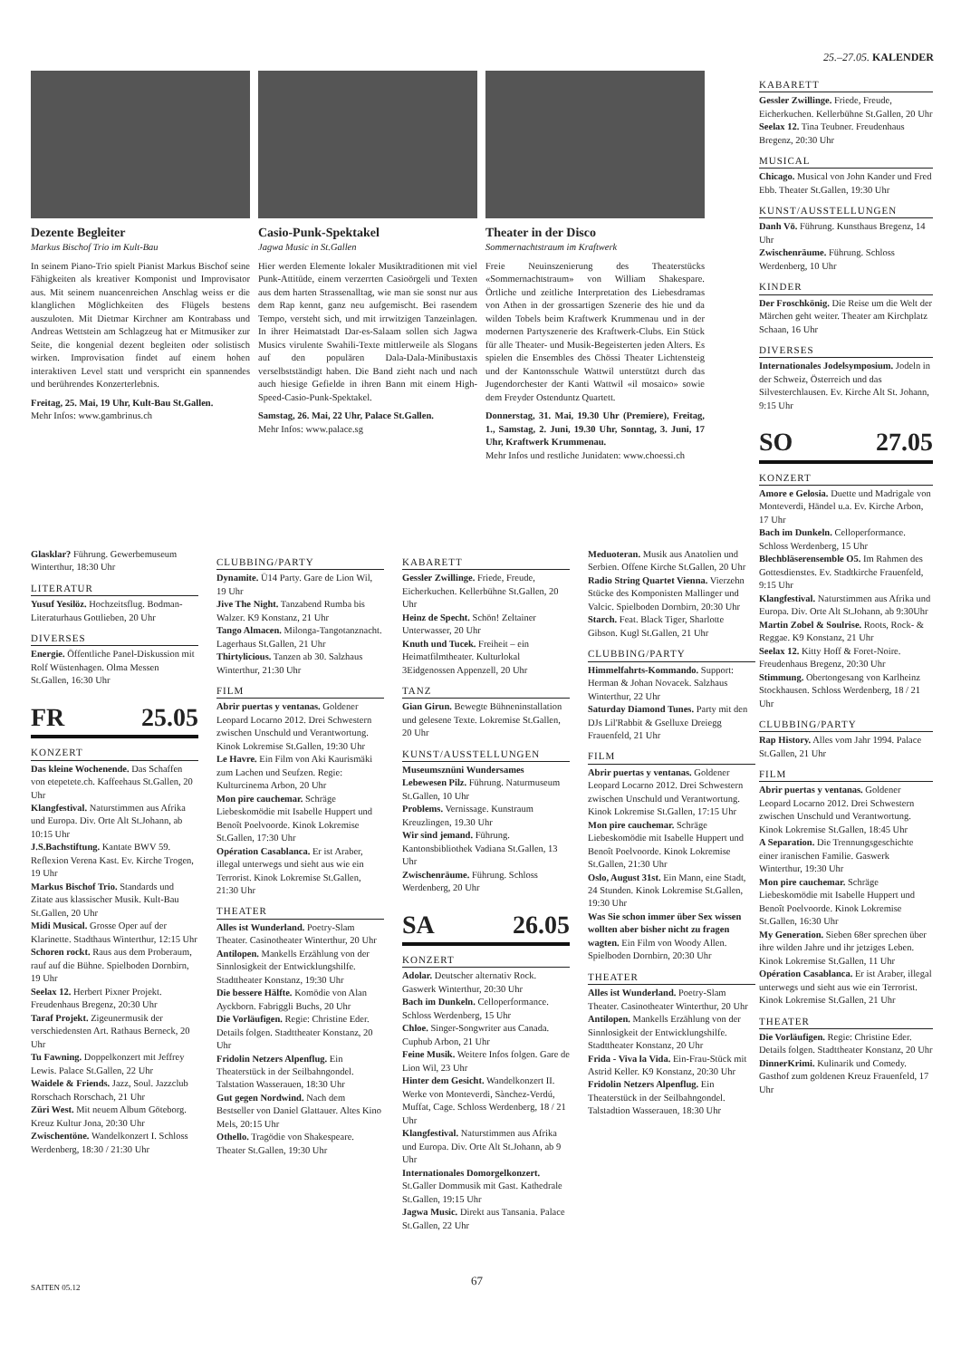25.–27.05. KALENDER
Dezente Begleiter
Markus Bischof Trio im Kult-Bau
In seinem Piano-Trio spielt Pianist Markus Bischof seine Fähigkeiten als kreativer Komponist und Improvisator aus. Mit seinem nuancenreichen Anschlag weiss er die klanglichen Möglichkeiten des Flügels bestens auszuloten. Mit Dietmar Kirchner am Kontrabass und Andreas Wettstein am Schlagzeug hat er Mitmusiker zur Seite, die kongenial dezent begleiten oder solistisch wirken. Improvisation findet auf einem hohen interaktiven Level statt und verspricht ein spannendes und berührendes Konzerterlebnis.
Freitag, 25. Mai, 19 Uhr, Kult-Bau St.Gallen.
Mehr Infos: www.gambrinus.ch
Casio-Punk-Spektakel
Jagwa Music in St.Gallen
Hier werden Elemente lokaler Musiktraditionen mit viel Punk-Attitüde, einem verzerrten Casioörgeli und Texten aus dem harten Strassenalltag, wie man sie sonst nur aus dem Rap kennt, ganz neu aufgemischt. Bei rasendem Tempo, versteht sich, und mit irrwitzigen Tanzeinlagen. In ihrer Heimatstadt Dar-es-Salaam sollen sich Jagwa Musics virulente Swahili-Texte mittlerweile als Slogans auf den populären Dala-Dala-Minibustaxis verselbstständigt haben. Die Band zieht nach und nach auch hiesige Gefielde in ihren Bann mit einem High-Speed-Casio-Punk-Spektakel.
Samstag, 26. Mai, 22 Uhr, Palace St.Gallen.
Mehr Infos: www.palace.sg
Theater in der Disco
Sommernachtstraum im Kraftwerk
Freie Neuinszenierung des Theaterstücks «Sommernachtstraum» von William Shakespare. Örtliche und zeitliche Interpretation des Liebesdramas von Athen in der grossartigen Szenerie des hie und da wilden Tobels beim Kraftwerk Krummenau und in der modernen Partyszenerie des Kraftwerk-Clubs. Ein Stück für alle Theater- und Musik-Begeisterten jeden Alters. Es spielen die Ensembles des Chössi Theater Lichtensteig und der Kantonsschule Wattwil unterstützt durch das Jugendorchester der Kanti Wattwil «il mosaico» sowie dem Freyder Ostenduntz Quartett.
Donnerstag, 31. Mai, 19.30 Uhr (Premiere), Freitag, 1., Samstag, 2. Juni, 19.30 Uhr, Sonntag, 3. Juni, 17 Uhr, Kraftwerk Krummenau.
Mehr Infos und restliche Junidaten: www.choessi.ch
KABARETT
Gessler Zwillinge. Friede, Freude, Eicherkuchen. Kellerbühne St.Gallen, 20 Uhr
Seelax 12. Tina Teubner. Freudenhaus Bregenz, 20:30 Uhr
MUSICAL
Chicago. Musical von John Kander und Fred Ebb. Theater St.Gallen, 19:30 Uhr
KUNST/AUSSTELLUNGEN
Danh Vō. Führung. Kunsthaus Bregenz, 14 Uhr
Zwischenräume. Führung. Schloss Werdenberg, 10 Uhr
KINDER
Der Froschkönig. Die Reise um die Welt der Märchen geht weiter. Theater am Kirchplatz Schaan, 16 Uhr
DIVERSES
Internationales Jodelsymposium. Jodeln in der Schweiz, Österreich und das Silvesterchlausen. Ev. Kirche Alt St. Johann, 9:15 Uhr
SO 27.05
KONZERT
Amore e Gelosia. Duette und Madrigale von Monteverdi, Händel u.a. Ev. Kirche Arbon, 17 Uhr
Bach im Dunkeln. Celloperformance. Schloss Werdenberg, 15 Uhr
Blechbläserensemble O5. Im Rahmen des Gottesdienstes. Ev. Stadtkirche Frauenfeld, 9:15 Uhr
Klangfestival. Naturstimmen aus Afrika und Europa. Div. Orte Alt St.Johann, ab 9:30Uhr
Martin Zobel & Soulrise. Roots, Rock- & Reggae. K9 Konstanz, 21 Uhr
Seelax 12. Kitty Hoff & Foret-Noire. Freudenhaus Bregenz, 20:30 Uhr
Stimmung. Obertongesang von Karlheinz Stockhausen. Schloss Werdenberg, 18 / 21 Uhr
CLUBBING/PARTY
Rap History. Alles vom Jahr 1994. Palace St.Gallen, 21 Uhr
FILM
Abrir puertas y ventanas. Goldener Leopard Locarno 2012. Drei Schwestern zwischen Unschuld und Verantwortung. Kinok Lokremise St.Gallen, 18:45 Uhr
A Separation. Die Trennungsgeschichte einer iranischen Familie. Gaswerk Winterthur, 19:30 Uhr
Mon pire cauchemar. Schräge Liebeskomödie mit Isabelle Huppert und Benoît Poelvoorde. Kinok Lokremise St.Gallen, 16:30 Uhr
My Generation. Sieben 68er sprechen über ihre wilden Jahre und ihr jetziges Leben. Kinok Lokremise St.Gallen, 11 Uhr
Opération Casablanca. Er ist Araber, illegal unterwegs und sieht aus wie ein Terrorist. Kinok Lokremise St.Gallen, 21 Uhr
THEATER
Die Vorläufigen. Regie: Christine Eder. Details folgen. Stadttheater Konstanz, 20 Uhr
DinnerKrimi. Kulinarik und Comedy. Gasthof zum goldenen Kreuz Frauenfeld, 17 Uhr
Glasklar? Führung. Gewerbemuseum Winterthur, 18:30 Uhr
LITERATUR
Yusuf Yesilöz. Hochzeitsflug. Bodman-Literaturhaus Gottlieben, 20 Uhr
DIVERSES
Energie. Öffentliche Panel-Diskussion mit Rolf Wüstenhagen. Olma Messen St.Gallen, 16:30 Uhr
FR 25.05
KONZERT
Das kleine Wochenende. Das Schaffen von etepetete.ch. Kaffeehaus St.Gallen, 20 Uhr
Klangfestival. Naturstimmen aus Afrika und Europa. Div. Orte Alt St.Johann, ab 10:15 Uhr
J.S.Bachstiftung. Kantate BWV 59. Reflexion Verena Kast. Ev. Kirche Trogen, 19 Uhr
Markus Bischof Trio. Standards und Zitate aus klassischer Musik. Kult-Bau St.Gallen, 20 Uhr
Midi Musical. Grosse Oper auf der Klarinette. Stadthaus Winterthur, 12:15 Uhr
Schoren rockt. Raus aus dem Proberaum, rauf auf die Bühne. Spielboden Dornbirn, 19 Uhr
Seelax 12. Herbert Pixner Projekt. Freudenhaus Bregenz, 20:30 Uhr
Taraf Projekt. Zigeunermusik der verschiedensten Art. Rathaus Berneck, 20 Uhr
Tu Fawning. Doppelkonzert mit Jeffrey Lewis. Palace St.Gallen, 22 Uhr
Waidele & Friends. Jazz, Soul. Jazzclub Rorschach Rorschach, 21 Uhr
Züri West. Mit neuem Album Göteborg. Kreuz Kultur Jona, 20:30 Uhr
Zwischentöne. Wandelkonzert I. Schloss Werdenberg, 18:30 / 21:30 Uhr
CLUBBING/PARTY
Dynamite. Ü14 Party. Gare de Lion Wil, 19 Uhr
Jive The Night. Tanzabend Rumba bis Walzer. K9 Konstanz, 21 Uhr
Tango Almacen. Milonga-Tangotanznacht. Lagerhaus St.Gallen, 21 Uhr
Thirtylicious. Tanzen ab 30. Salzhaus Winterthur, 21:30 Uhr
FILM
Abrir puertas y ventanas. Goldener Leopard Locarno 2012. Drei Schwestern zwischen Unschuld und Verantwortung. Kinok Lokremise St.Gallen, 19:30 Uhr
Le Havre. Ein Film von Aki Kaurismäki zum Lachen und Seufzen. Regie: Kulturcinema Arbon, 20 Uhr
Mon pire cauchemar. Schräge Liebeskomödie mit Isabelle Huppert und Benoît Poelvoorde. Kinok Lokremise St.Gallen, 17:30 Uhr
Opération Casablanca. Er ist Araber, illegal unterwegs und sieht aus wie ein Terrorist. Kinok Lokremise St.Gallen, 21:30 Uhr
THEATER
Alles ist Wunderland. Poetry-Slam Theater. Casinotheater Winterthur, 20 Uhr
Antilopen. Mankells Erzählung von der Sinnlosigkeit der Entwicklungshilfe. Stadttheater Konstanz, 19:30 Uhr
Die bessere Hälfte. Komödie von Alan Ayckborn. Fabriggli Buchs, 20 Uhr
Die Vorläufigen. Regie: Christine Eder. Details folgen. Stadttheater Konstanz, 20 Uhr
Fridolin Netzers Alpenflug. Ein Theaterstück in der Seilbahngondel. Talstation Wasserauen, 18:30 Uhr
Gut gegen Nordwind. Nach dem Bestseller von Daniel Glattauer. Altes Kino Mels, 20:15 Uhr
Othello. Tragödie von Shakespeare. Theater St.Gallen, 19:30 Uhr
KABARETT
Gessler Zwillinge. Friede, Freude, Eicherkuchen. Kellerbühne St.Gallen, 20 Uhr
Heinz de Specht. Schön! Zeltainer Unterwasser, 20 Uhr
Knuth und Tucek. Freiheit – ein Heimatfilmtheater. Kulturlokal 3Eidgenossen Appenzell, 20 Uhr
TANZ
Gian Girun. Bewegte Bühneninstallation und gelesene Texte. Lokremise St.Gallen, 20 Uhr
KUNST/AUSSTELLUNGEN
Museumsznüni Wundersames Lebewesen Pilz. Führung. Naturmuseum St.Gallen, 10 Uhr
Problems. Vernissage. Kunstraum Kreuzlingen, 19.30 Uhr
Wir sind jemand. Führung. Kantonsbibliothek Vadiana St.Gallen, 13 Uhr
Zwischenräume. Führung. Schloss Werdenberg, 20 Uhr
SA 26.05
KONZERT
Adolar. Deutscher alternativ Rock. Gaswerk Winterthur, 20:30 Uhr
Bach im Dunkeln. Celloperformance. Schloss Werdenberg, 15 Uhr
Chloe. Singer-Songwriter aus Canada. Cuphub Arbon, 21 Uhr
Feine Musik. Weitere Infos folgen. Gare de Lion Wil, 23 Uhr
Hinter dem Gesicht. Wandelkonzert II. Werke von Monteverdi, Sànchez-Verdú, Muffat, Cage. Schloss Werdenberg, 18 / 21 Uhr
Klangfestival. Naturstimmen aus Afrika und Europa. Div. Orte Alt St.Johann, ab 9 Uhr
Internationales Domorgelkonzert. St.Galler Dommusik mit Gast. Kathedrale St.Gallen, 19:15 Uhr
Jagwa Music. Direkt aus Tansania. Palace St.Gallen, 22 Uhr
Meduoteran. Musik aus Anatolien und Serbien. Offene Kirche St.Gallen, 20 Uhr
Radio String Quartet Vienna. Vierzehn Stücke des Komponisten Mallinger und Valcic. Spielboden Dornbirn, 20:30 Uhr
Starch. Feat. Black Tiger, Sharlotte Gibson. Kugl St.Gallen, 21 Uhr
CLUBBING/PARTY
Himmelfahrts-Kommando. Support: Herman & Johan Novacek. Salzhaus Winterthur, 22 Uhr
Saturday Diamond Tunes. Party mit den DJs Lil'Rabbit & Gselluxe Dreiegg Frauenfeld, 21 Uhr
FILM
Abrir puertas y ventanas. Goldener Leopard Locarno 2012. Drei Schwestern zwischen Unschuld und Verantwortung. Kinok Lokremise St.Gallen, 17:15 Uhr
Mon pire cauchemar. Schräge Liebeskomödie mit Isabelle Huppert und Benoît Poelvoorde. Kinok Lokremise St.Gallen, 21:30 Uhr
Oslo, August 31st. Ein Mann, eine Stadt, 24 Stunden. Kinok Lokremise St.Gallen, 19:30 Uhr
Was Sie schon immer über Sex wissen wollten aber bisher nicht zu fragen wagten. Ein Film von Woody Allen. Spielboden Dornbirn, 20:30 Uhr
THEATER
Alles ist Wunderland. Poetry-Slam Theater. Casinotheater Winterthur, 20 Uhr
Antilopen. Mankells Erzählung von der Sinnlosigkeit der Entwicklungshilfe. Stadttheater Konstanz, 20 Uhr
Frida - Viva la Vida. Ein-Frau-Stück mit Astrid Keller. K9 Konstanz, 20:30 Uhr
Fridolin Netzers Alpenflug. Ein Theaterstück in der Seilbahngondel. Talstadtion Wasserauen, 18:30 Uhr
67
SAITEN 05.12